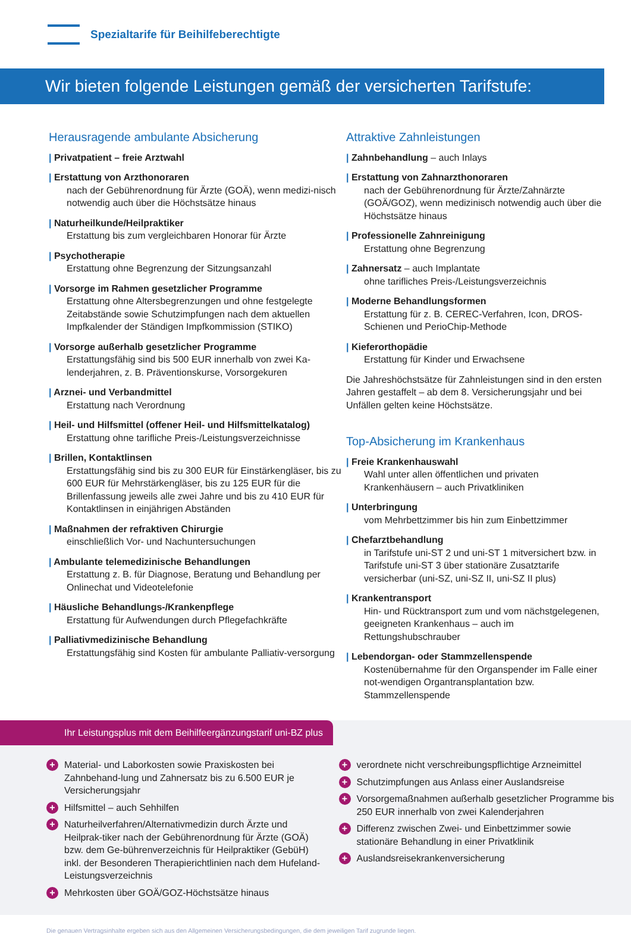Spezialtarife für Beihilfeberechtigte
Wir bieten folgende Leistungen gemäß der versicherten Tarifstufe:
Herausragende ambulante Absicherung
| Privatpatient – freie Arztwahl
| Erstattung von Arzthonoraren
nach der Gebührenordnung für Ärzte (GOÄ), wenn medizi-nisch notwendig auch über die Höchstsätze hinaus
| Naturheilkunde/Heilpraktiker
Erstattung bis zum vergleichbaren Honorar für Ärzte
| Psychotherapie
Erstattung ohne Begrenzung der Sitzungsanzahl
| Vorsorge im Rahmen gesetzlicher Programme
Erstattung ohne Altersbegrenzungen und ohne festgelegte Zeitabstände sowie Schutzimpfungen nach dem aktuellen Impfkalender der Ständigen Impfkommission (STIKO)
| Vorsorge außerhalb gesetzlicher Programme
Erstattungsfähig sind bis 500 EUR innerhalb von zwei Ka-lenderjahren, z. B. Präventionskurse, Vorsorgekuren
| Arznei- und Verbandmittel
Erstattung nach Verordnung
| Heil- und Hilfsmittel (offener Heil- und Hilfsmittelkatalog)
Erstattung ohne tarifliche Preis-/Leistungsverzeichnisse
| Brillen, Kontaktlinsen
Erstattungsfähig sind bis zu 300 EUR für Einstärkengläser, bis zu 600 EUR für Mehrstärkengläser, bis zu 125 EUR für die Brillenfassung jeweils alle zwei Jahre und bis zu 410 EUR für Kontaktlinsen in einjährigen Abständen
| Maßnahmen der refraktiven Chirurgie
einschließlich Vor- und Nachuntersuchungen
| Ambulante telemedizinische Behandlungen
Erstattung z. B. für Diagnose, Beratung und Behandlung per Onlinechat und Videotelefonie
| Häusliche Behandlungs-/Krankenpflege
Erstattung für Aufwendungen durch Pflegefachkräfte
| Palliativmedizinische Behandlung
Erstattungsfähig sind Kosten für ambulante Palliativ-versorgung
Attraktive Zahnleistungen
| Zahnbehandlung – auch Inlays
| Erstattung von Zahnarzthonoraren
nach der Gebührenordnung für Ärzte/Zahnärzte (GOÄ/GOZ), wenn medizinisch notwendig auch über die Höchstsätze hinaus
| Professionelle Zahnreinigung
Erstattung ohne Begrenzung
| Zahnersatz – auch Implantate
ohne tarifliches Preis-/Leistungsverzeichnis
| Moderne Behandlungsformen
Erstattung für z. B. CEREC-Verfahren, Icon, DROS-Schienen und PerioChip-Methode
| Kieferorthopädie
Erstattung für Kinder und Erwachsene
Die Jahreshöchstsätze für Zahnleistungen sind in den ersten Jahren gestaffelt – ab dem 8. Versicherungsjahr und bei Unfällen gelten keine Höchstsätze.
Top-Absicherung im Krankenhaus
| Freie Krankenhauswahl
Wahl unter allen öffentlichen und privaten Krankenhäusern – auch Privatkliniken
| Unterbringung
vom Mehrbettzimmer bis hin zum Einbettzimmer
| Chefarztbehandlung
in Tarifstufe uni-ST 2 und uni-ST 1 mitversichert bzw. in Tarifstufe uni-ST 3 über stationäre Zusatztarife versicherbar (uni-SZ, uni-SZ II, uni-SZ II plus)
| Krankentransport
Hin- und Rücktransport zum und vom nächstgelegenen, geeigneten Krankenhaus – auch im Rettungshubschrauber
| Lebendorgan- oder Stammzellenspende
Kostenübernahme für den Organspender im Falle einer not-wendigen Organtransplantation bzw. Stammzellenspende
Ihr Leistungsplus mit dem Beihilfeergänzungstarif uni-BZ plus
+ Material- und Laborkosten sowie Praxiskosten bei Zahnbehand-lung und Zahnersatz bis zu 6.500 EUR je Versicherungsjahr
+ Hilfsmittel – auch Sehhilfen
+ Naturheilverfahren/Alternativmedizin durch Ärzte und Heilprak-tiker nach der Gebührenordnung für Ärzte (GOÄ) bzw. dem Ge-bührenverzeichnis für Heilpraktiker (GebüH) inkl. der Besonderen Therapierichtlinien nach dem Hufeland-Leistungsverzeichnis
+ Mehrkosten über GOÄ/GOZ-Höchstsätze hinaus
+ verordnete nicht verschreibungspflichtige Arzneimittel
+ Schutzimpfungen aus Anlass einer Auslandsreise
+ Vorsorgemaßnahmen außerhalb gesetzlicher Programme bis 250 EUR innerhalb von zwei Kalenderjahren
+ Differenz zwischen Zwei- und Einbettzimmer sowie stationäre Behandlung in einer Privatklinik
+ Auslandsreisekrankenversicherung
Die genauen Vertragsinhalte ergeben sich aus den Allgemeinen Versicherungsbedingungen, die dem jeweiligen Tarif zugrunde liegen.